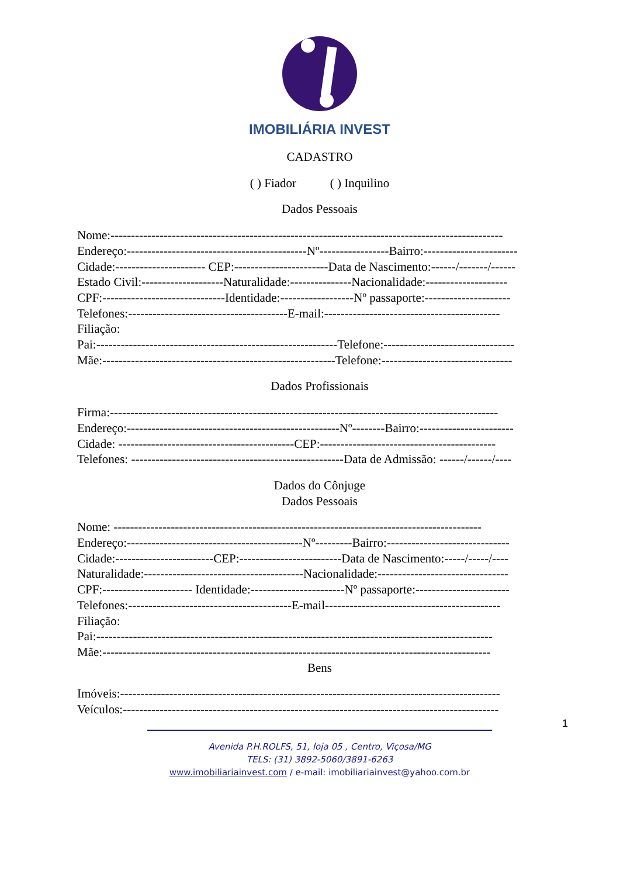IMOBILIÁRIA INVEST
CADASTRO
( ) Fiador ( ) Inquilino
Dados Pessoais
Nome:------------------------------------------------------------------------------------------------
Endereço:--------------------------------------------Nº-----------------Bairro:-----------------------
Cidade:---------------------- CEP:-----------------------Data de Nascimento:------/-------/------
Estado Civil:--------------------Naturalidade:---------------Nacionalidade:--------------------
CPF:------------------------------Identidade:------------------Nº passaporte:---------------------
Telefones:---------------------------------------E-mail:-------------------------------------------
Filiação:
Pai:-----------------------------------------------------------Telefone:--------------------------------
Mãe:---------------------------------------------------------Telefone:--------------------------------
Dados Profissionais
Firma:-----------------------------------------------------------------------------------------------
Endereço:----------------------------------------------------Nº--------Bairro:-----------------------
Cidade: -------------------------------------------CEP:-------------------------------------------
Telefones: ----------------------------------------------------Data de Admissão: ------/------/----
Dados do Cônjuge
Dados Pessoais
Nome: ------------------------------------------------------------------------------------------
Endereço:-------------------------------------------Nº---------Bairro:------------------------------
Cidade:------------------------CEP:-------------------------Data de Nascimento:-----/-----/----
Naturalidade:---------------------------------------Nacionalidade:--------------------------------
CPF:---------------------- Identidade:-----------------------Nº passaporte:-----------------------
Telefones:----------------------------------------E-mail-------------------------------------------
Filiação:
Pai:-------------------------------------------------------------------------------------------------
Mãe:-----------------------------------------------------------------------------------------------
Bens
Imóveis:---------------------------------------------------------------------------------------------
Veículos:--------------------------------------------------------------------------------------------
1
Avenida P.H.ROLFS, 51, loja 05 , Centro, Viçosa/MG
TELS: (31) 3892-5060/3891-6263
www.imobiliariainvest.com / e-mail: imobiliariainvest@yahoo.com.br